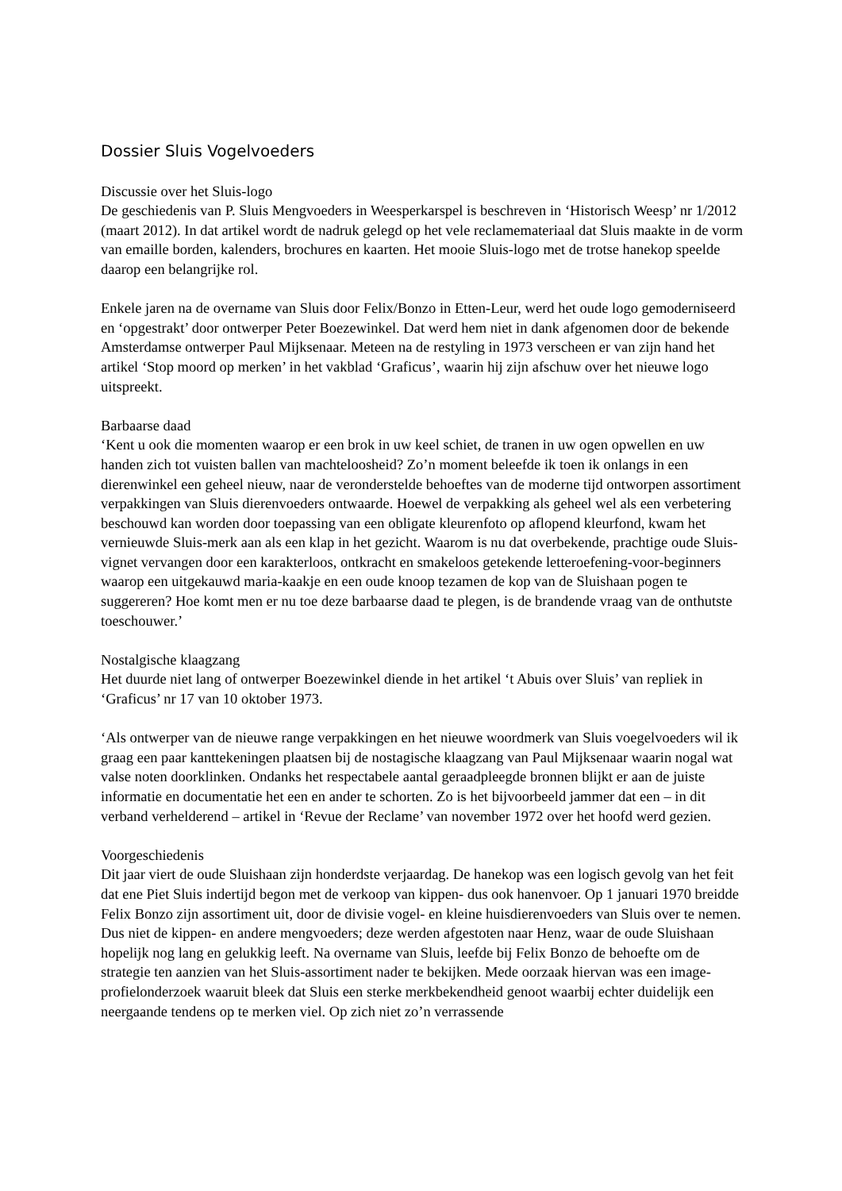Dossier Sluis Vogelvoeders
Discussie over het Sluis-logo
De geschiedenis van P. Sluis Mengvoeders in Weesperkarspel is beschreven in ‘Historisch Weesp’ nr 1/2012 (maart 2012). In dat artikel wordt de nadruk gelegd op het vele reclamemateriaal dat Sluis maakte in de vorm van emaille borden, kalenders, brochures en kaarten. Het mooie Sluis-logo met de trotse hanekop speelde daarop een belangrijke rol.
Enkele jaren na de overname van Sluis door Felix/Bonzo in Etten-Leur, werd het oude logo gemoderniseerd en ‘opgestrakt’ door ontwerper Peter Boezewinkel. Dat werd hem niet in dank afgenomen door de bekende Amsterdamse ontwerper Paul Mijksenaar. Meteen na de restyling in 1973 verscheen er van zijn hand het artikel ‘Stop moord op merken’ in het vakblad ‘Graficus’, waarin hij zijn afschuw over het nieuwe logo uitspreekt.
Barbaarse daad
‘Kent u ook die momenten waarop er een brok in uw keel schiet, de tranen in uw ogen opwellen en uw handen zich tot vuisten ballen van machteloosheid? Zo’n moment beleefde ik toen ik onlangs in een dierenwinkel een geheel nieuw, naar de veronderstelde behoeftes van de moderne tijd ontworpen assortiment verpakkingen van Sluis dierenvoeders ontwaarde. Hoewel de verpakking als geheel wel als een verbetering beschouwd kan worden door toepassing van een obligate kleurenfoto op aflopend kleurfond, kwam het vernieuwde Sluis-merk aan als een klap in het gezicht. Waarom is nu dat overbekende, prachtige oude Sluis-vignet vervangen door een karakterloos, ontkracht en smakeloos getekende letteroefening-voor-beginners waarop een uitgekauwd maria-kaakje en een oude knoop tezamen de kop van de Sluishaan pogen te suggereren? Hoe komt men er nu toe deze barbaarse daad te plegen, is de brandende vraag van de onthutste toeschouwer.’
Nostalgische klaagzang
Het duurde niet lang of ontwerper Boezewinkel diende in het artikel ‘t Abuis over Sluis’ van repliek in ‘Graficus’ nr 17 van 10 oktober 1973.
‘Als ontwerper van de nieuwe range verpakkingen en het nieuwe woordmerk van Sluis voegelvoeders wil ik graag een paar kanttekeningen plaatsen bij de nostagische klaagzang van Paul Mijksenaar waarin nogal wat valse noten doorklinken. Ondanks het respectabele aantal geraadpleegde bronnen blijkt er aan de juiste informatie en documentatie het een en ander te schorten. Zo is het bijvoorbeeld jammer dat een – in dit verband verhelderend – artikel in ‘Revue der Reclame’ van november 1972 over het hoofd werd gezien.
Voorgeschiedenis
Dit jaar viert de oude Sluishaan zijn honderdste verjaardag. De hanekop was een logisch gevolg van het feit dat ene Piet Sluis indertijd begon met de verkoop van kippen- dus ook hanenvoer. Op 1 januari 1970 breidde Felix Bonzo zijn assortiment uit, door de divisie vogel- en kleine huisdierenvoeders van Sluis over te nemen. Dus niet de kippen- en andere mengvoeders; deze werden afgestoten naar Henz, waar de oude Sluishaan hopelijk nog lang en gelukkig leeft. Na overname van Sluis, leefde bij Felix Bonzo de behoefte om de strategie ten aanzien van het Sluis-assortiment nader te bekijken. Mede oorzaak hiervan was een image-profielonderzoek waaruit bleek dat Sluis een sterke merkbekendheid genoot waarbij echter duidelijk een neergaande tendens op te merken viel. Op zich niet zo’n verrassende